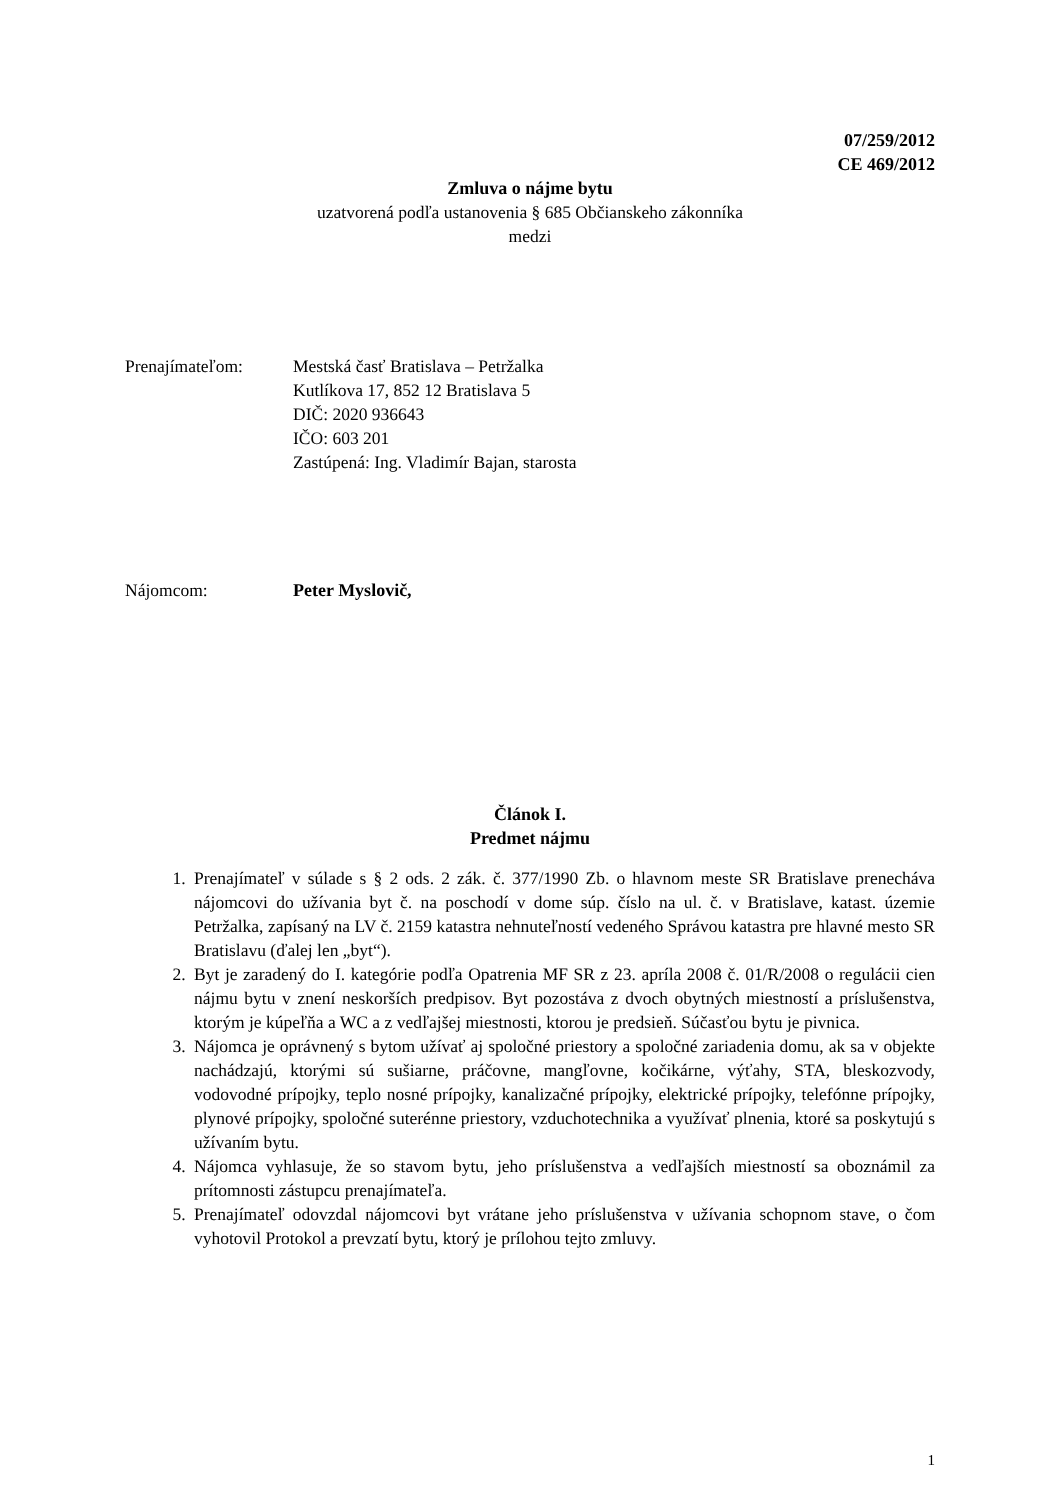07/259/2012
CE 469/2012
Zmluva o nájme bytu
uzatvorená podľa ustanovenia § 685 Občianskeho zákonníka
medzi
Prenajímateľom: Mestská časť Bratislava – Petržalka
Kutlíkova 17, 852 12 Bratislava 5
DIČ: 2020 936643
IČO: 603 201
Zastúpená: Ing. Vladimír Bajan, starosta
Nájomcom: Peter Myslovič,
Článok I.
Predmet nájmu
1. Prenajímateľ v súlade s § 2 ods. 2 zák. č. 377/1990 Zb. o hlavnom meste SR Bratislave prenecháva nájomcovi do užívania byt č. na poschodí v dome súp. číslo na ul. č. v Bratislave, katast. územie Petržalka, zapísaný na LV č. 2159 katastra nehnuteľností vedeného Správou katastra pre hlavné mesto SR Bratislavu (ďalej len „byt“).
2. Byt je zaradený do I. kategórie podľa Opatrenia MF SR z 23. apríla 2008 č. 01/R/2008 o regulácii cien nájmu bytu v znení neskorších predpisov. Byt pozostáva z dvoch obytných miestností a príslušenstva, ktorým je kúpeľňa a WC a z vedľajšej miestnosti, ktorou je predsieň. Súčasťou bytu je pivnica.
3. Nájomca je oprávnený s bytom užívať aj spoločné priestory a spoločné zariadenia domu, ak sa v objekte nachádzajú, ktorými sú sušiarne, práčovne, mangľovne, kočikárne, výťahy, STA, bleskozvody, vodovodné prípojky, teplo nosné prípojky, kanalizačné prípojky, elektrické prípojky, telefónne prípojky, plynové prípojky, spoločné suterénne priestory, vzduchotechnika a využívať plnenia, ktoré sa poskytujú s užívaním bytu.
4. Nájomca vyhlasuje, že so stavom bytu, jeho príslušenstva a vedľajších miestností sa oboznámil za prítomnosti zástupcu prenajímateľa.
5. Prenajímateľ odovzdal nájomcovi byt vrátane jeho príslušenstva v užívania schopnom stave, o čom vyhotovil Protokol a prevzatí bytu, ktorý je prílohou tejto zmluvy.
1